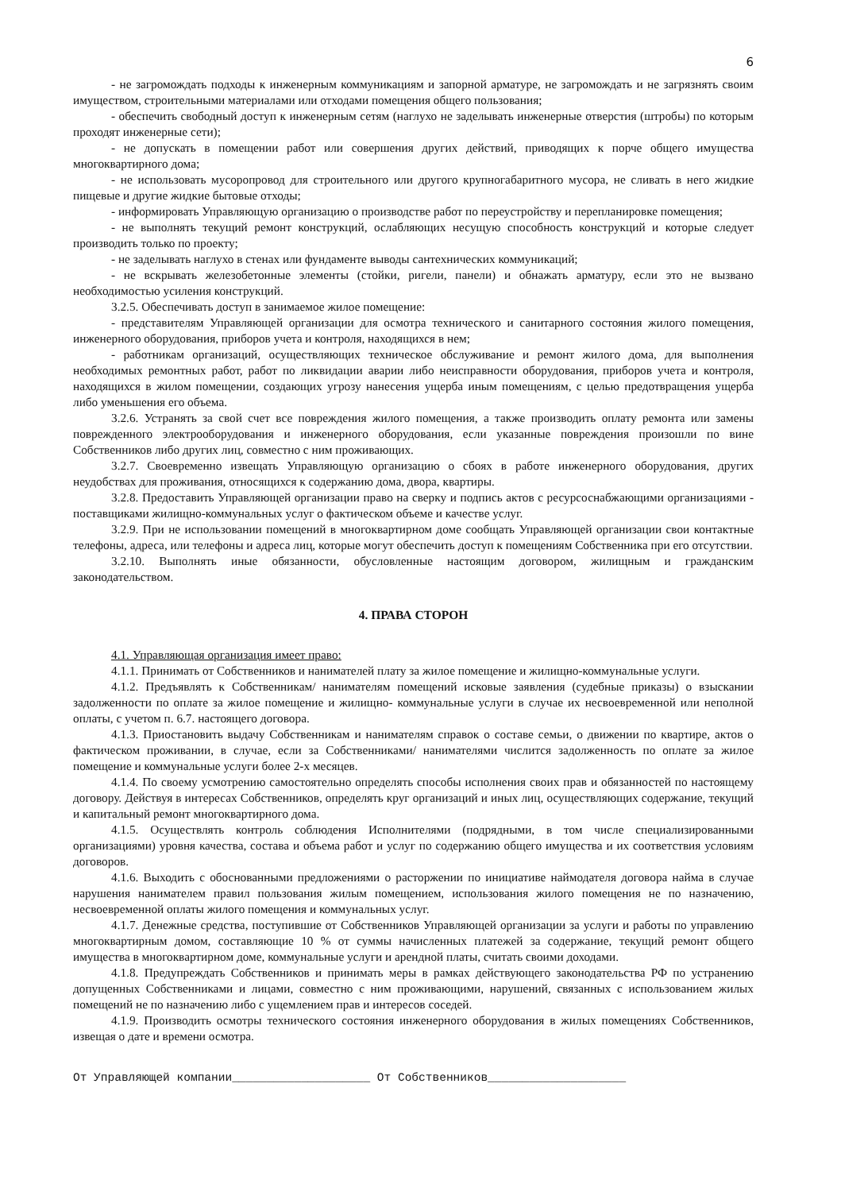6
- не загромождать подходы к инженерным коммуникациям и запорной арматуре, не загромождать и не загрязнять своим имуществом, строительными материалами или отходами помещения общего пользования;
- обеспечить свободный доступ к инженерным сетям (наглухо не заделывать инженерные отверстия (штробы) по которым проходят инженерные сети);
- не допускать в помещении работ или совершения других действий, приводящих к порче общего имущества многоквартирного дома;
- не использовать мусоропровод для строительного или другого крупногабаритного мусора, не сливать в него жидкие пищевые и другие жидкие бытовые отходы;
- информировать Управляющую организацию о производстве работ по переустройству и перепланировке помещения;
- не выполнять текущий ремонт конструкций, ослабляющих несущую способность конструкций и которые следует производить только по проекту;
- не заделывать наглухо в стенах или фундаменте выводы сантехнических коммуникаций;
- не вскрывать железобетонные элементы (стойки, ригели, панели) и обнажать арматуру, если это не вызвано необходимостью усиления конструкций.
3.2.5. Обеспечивать доступ в занимаемое жилое помещение:
- представителям Управляющей организации для осмотра технического и санитарного состояния жилого помещения, инженерного оборудования, приборов учета и контроля, находящихся в нем;
- работникам организаций, осуществляющих техническое обслуживание и ремонт жилого дома, для выполнения необходимых ремонтных работ, работ по ликвидации аварии либо неисправности оборудования, приборов учета и контроля, находящихся в жилом помещении, создающих угрозу нанесения ущерба иным помещениям, с целью предотвращения ущерба либо уменьшения его объема.
3.2.6. Устранять за свой счет все повреждения жилого помещения, а также производить оплату ремонта или замены поврежденного электрооборудования и инженерного оборудования, если указанные повреждения произошли по вине Собственников либо других лиц, совместно с ним проживающих.
3.2.7. Своевременно извещать Управляющую организацию о сбоях в работе инженерного оборудования, других неудобствах для проживания, относящихся к содержанию дома, двора, квартиры.
3.2.8. Предоставить Управляющей организации право на сверку и подпись актов с ресурсоснабжающими организациями - поставщиками жилищно-коммунальных услуг о фактическом объеме и качестве услуг.
3.2.9. При не использовании помещений в многоквартирном доме сообщать Управляющей организации свои контактные телефоны, адреса, или телефоны и адреса лиц, которые могут обеспечить доступ к помещениям Собственника при его отсутствии.
3.2.10. Выполнять иные обязанности, обусловленные настоящим договором, жилищным и гражданским законодательством.
4. ПРАВА СТОРОН
4.1. Управляющая организация имеет право:
4.1.1. Принимать от Собственников и нанимателей плату за жилое помещение и жилищно-коммунальные услуги.
4.1.2. Предъявлять к Собственникам/ нанимателям помещений исковые заявления (судебные приказы) о взыскании задолженности по оплате за жилое помещение и жилищно- коммунальные услуги в случае их несвоевременной или неполной оплаты, с учетом п. 6.7. настоящего договора.
4.1.3. Приостановить выдачу Собственникам и нанимателям справок о составе семьи, о движении по квартире, актов о фактическом проживании, в случае, если за Собственниками/ нанимателями числится задолженность по оплате за жилое помещение и коммунальные услуги более 2-х месяцев.
4.1.4. По своему усмотрению самостоятельно определять способы исполнения своих прав и обязанностей по настоящему договору. Действуя в интересах Собственников, определять круг организаций и иных лиц, осуществляющих содержание, текущий и капитальный ремонт многоквартирного дома.
4.1.5. Осуществлять контроль соблюдения Исполнителями (подрядными, в том числе специализированными организациями) уровня качества, состава и объема работ и услуг по содержанию общего имущества и их соответствия условиям договоров.
4.1.6. Выходить с обоснованными предложениями о расторжении по инициативе наймодателя договора найма в случае нарушения нанимателем правил пользования жилым помещением, использования жилого помещения не по назначению, несвоевременной оплаты жилого помещения и коммунальных услуг.
4.1.7. Денежные средства, поступившие от Собственников Управляющей организации за услуги и работы по управлению многоквартирным домом, составляющие 10 % от суммы начисленных платежей за содержание, текущий ремонт общего имущества в многоквартирном доме, коммунальные услуги и арендной платы, считать своими доходами.
4.1.8. Предупреждать Собственников и принимать меры в рамках действующего законодательства РФ по устранению допущенных Собственниками и лицами, совместно с ним проживающими, нарушений, связанных с использованием жилых помещений не по назначению либо с ущемлением прав и интересов соседей.
4.1.9. Производить осмотры технического состояния инженерного оборудования в жилых помещениях Собственников, извещая о дате и времени осмотра.
От Управляющей компании____________________ От Собственников____________________